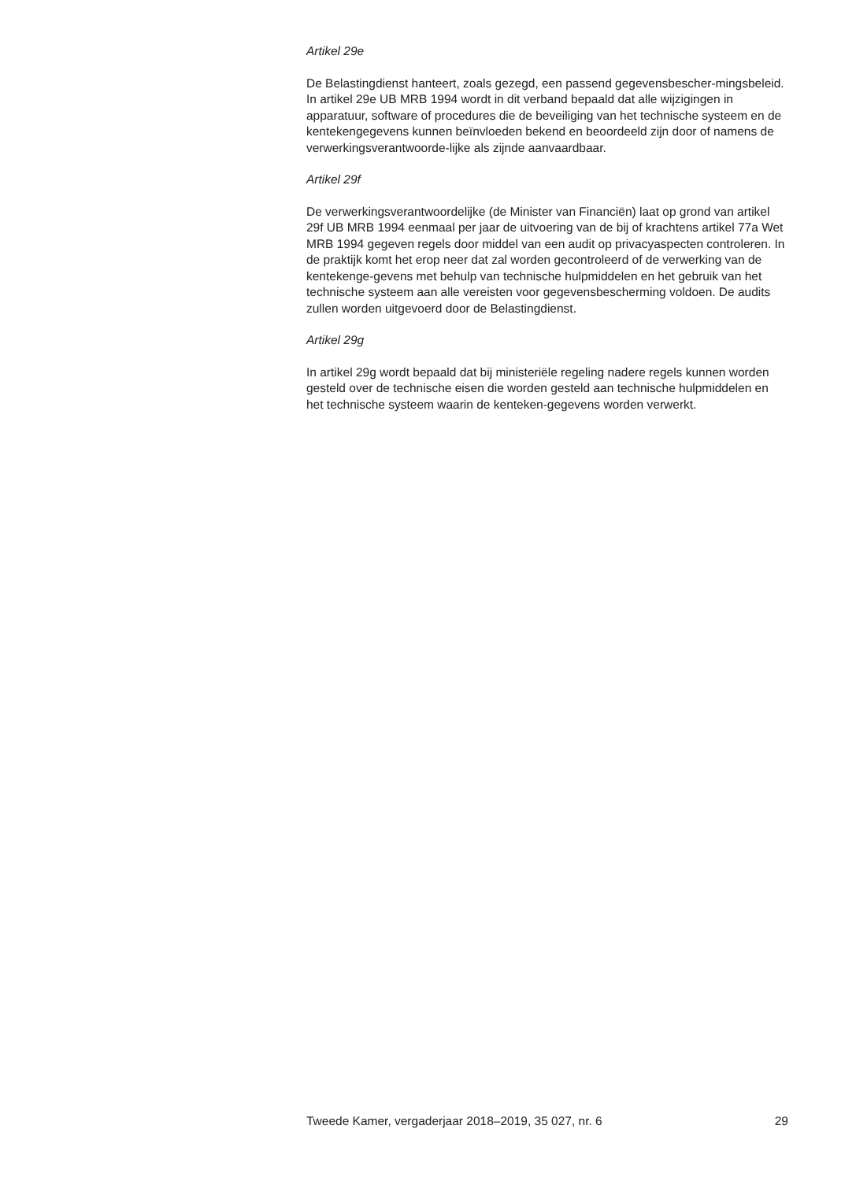Artikel 29e
De Belastingdienst hanteert, zoals gezegd, een passend gegevensbescher-mingsbeleid. In artikel 29e UB MRB 1994 wordt in dit verband bepaald dat alle wijzigingen in apparatuur, software of procedures die de beveiliging van het technische systeem en de kentekengegevens kunnen beïnvloeden bekend en beoordeeld zijn door of namens de verwerkingsverantwoorde-lijke als zijnde aanvaardbaar.
Artikel 29f
De verwerkingsverantwoordelijke (de Minister van Financiën) laat op grond van artikel 29f UB MRB 1994 eenmaal per jaar de uitvoering van de bij of krachtens artikel 77a Wet MRB 1994 gegeven regels door middel van een audit op privacyaspecten controleren. In de praktijk komt het erop neer dat zal worden gecontroleerd of de verwerking van de kentekenge-gevens met behulp van technische hulpmiddelen en het gebruik van het technische systeem aan alle vereisten voor gegevensbescherming voldoen. De audits zullen worden uitgevoerd door de Belastingdienst.
Artikel 29g
In artikel 29g wordt bepaald dat bij ministeriële regeling nadere regels kunnen worden gesteld over de technische eisen die worden gesteld aan technische hulpmiddelen en het technische systeem waarin de kenteken-gegevens worden verwerkt.
Tweede Kamer, vergaderjaar 2018–2019, 35 027, nr. 6 29